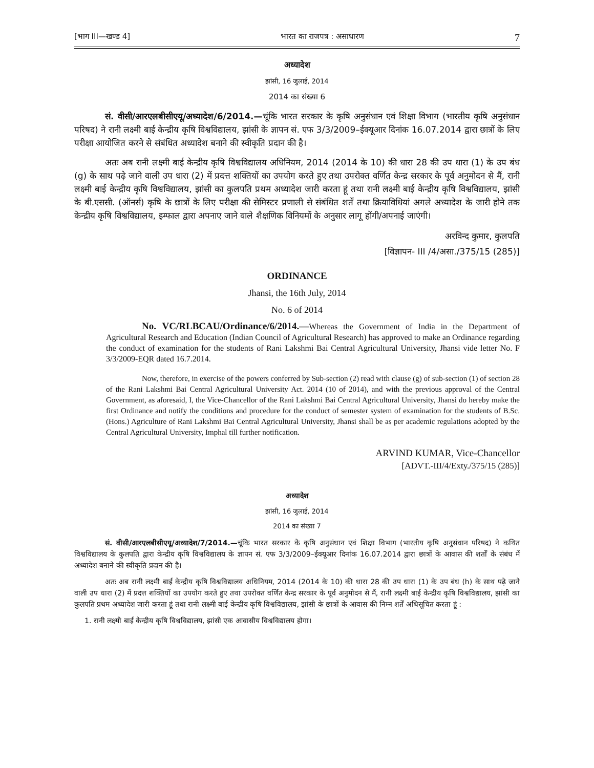[भाग III—खण्ड 4] भारत का राजपत्र : असाधारण 7
अध्यादेश
झांसी, 16 जुलाई, 2014
2014 का संख्या 6
सं. वीसी/आरएलबीसीएयू/अध्यादेश/6/2014.—चूंकि भारत सरकार के कृषि अनुसंधान एवं शिक्षा विभाग (भारतीय कृषि अनुसंधान परिषद) ने रानी लक्ष्मी बाई केन्द्रीय कृषि विश्वविद्यालय, झांसी के ज्ञापन सं. एफ 3/3/2009–ईक्यूआर दिनांक 16.07.2014 द्वारा छात्रों के लिए परीक्षा आयोजित करने से संबंधित अध्यादेश बनाने की स्वीकृति प्रदान की है।
अतः अब रानी लक्ष्मी बाई केन्द्रीय कृषि विश्वविद्यालय अधिनियम, 2014 (2014 के 10) की धारा 28 की उप धारा (1) के उप बंध (g) के साथ पढ़े जाने वाली उप धारा (2) में प्रदत्त शक्तियों का उपयोग करते हुए तथा उपरोक्त वर्णित केन्द्र सरकार के पूर्व अनुमोदन से मैं, रानी लक्ष्मी बाई केन्द्रीय कृषि विश्वविद्यालय, झांसी का कुलपति प्रथम अध्यादेश जारी करता हूं तथा रानी लक्ष्मी बाई केन्द्रीय कृषि विश्वविद्यालय, झांसी के बी.एससी. (ऑनर्स) कृषि के छात्रों के लिए परीक्षा की सेमिस्टर प्रणाली से संबंधित शर्तें तथा क्रियाविधियां अगले अध्यादेश के जारी होने तक केन्द्रीय कृषि विश्वविद्यालय, इम्फाल द्वारा अपनाए जाने वाले शैक्षणिक विनियमों के अनुसार लागू होंगी/अपनाई जाएंगी।
अरविन्द कुमार, कुलपति
[विज्ञापन- III /4/असा./375/15 (285)]
ORDINANCE
Jhansi, the 16th July, 2014
No. 6 of 2014
No. VC/RLBCAU/Ordinance/6/2014.—Whereas the Government of India in the Department of Agricultural Research and Education (Indian Council of Agricultural Research) has approved to make an Ordinance regarding the conduct of examination for the students of Rani Lakshmi Bai Central Agricultural University, Jhansi vide letter No. F 3/3/2009-EQR dated 16.7.2014.
Now, therefore, in exercise of the powers conferred by Sub-section (2) read with clause (g) of sub-section (1) of section 28 of the Rani Lakshmi Bai Central Agricultural University Act. 2014 (10 of 2014), and with the previous approval of the Central Government, as aforesaid, I, the Vice-Chancellor of the Rani Lakshmi Bai Central Agricultural University, Jhansi do hereby make the first Ordinance and notify the conditions and procedure for the conduct of semester system of examination for the students of B.Sc. (Hons.) Agriculture of Rani Lakshmi Bai Central Agricultural University, Jhansi shall be as per academic regulations adopted by the Central Agricultural University, Imphal till further notification.
ARVIND KUMAR, Vice-Chancellor
[ADVT.-III/4/Exty./375/15 (285)]
अध्यादेश
झांसी, 16 जुलाई, 2014
2014 का संख्या 7
सं. वीसी/आरएलबीसीएयू/अध्यादेश/7/2014.—चूंकि भारत सरकार के कृषि अनुसंधान एवं शिक्षा विभाग (भारतीय कृषि अनुसंधान परिषद) ने कथित विश्वविद्यालय के कुलपति द्वारा केन्द्रीय कृषि विश्वविद्यालय के ज्ञापन सं. एफ 3/3/2009–ईक्यूआर दिनांक 16.07.2014 द्वारा छात्रों के आवास की शर्तों के संबंध में अध्यादेश बनाने की स्वीकृति प्रदान की है।
अतः अब रानी लक्ष्मी बाई केन्द्रीय कृषि विश्वविद्यालय अधिनियम, 2014 (2014 के 10) की धारा 28 की उप धारा (1) के उप बंध (h) के साथ पढ़े जाने वाली उप धारा (2) में प्रदत्त शक्तियों का उपयोग करते हुए तथा उपरोक्त वर्णित केन्द्र सरकार के पूर्व अनुमोदन से मैं, रानी लक्ष्मी बाई केन्द्रीय कृषि विश्वविद्यालय, झांसी का कुलपति प्रथम अध्यादेश जारी करता हूं तथा रानी लक्ष्मी बाई केन्द्रीय कृषि विश्वविद्यालय, झांसी के छात्रों के आवास की निम्न शर्तें अधिसूचित करता हूं :
1. रानी लक्ष्मी बाई केन्द्रीय कृषि विश्वविद्यालय, झांसी एक आवासीय विश्वविद्यालय होगा।